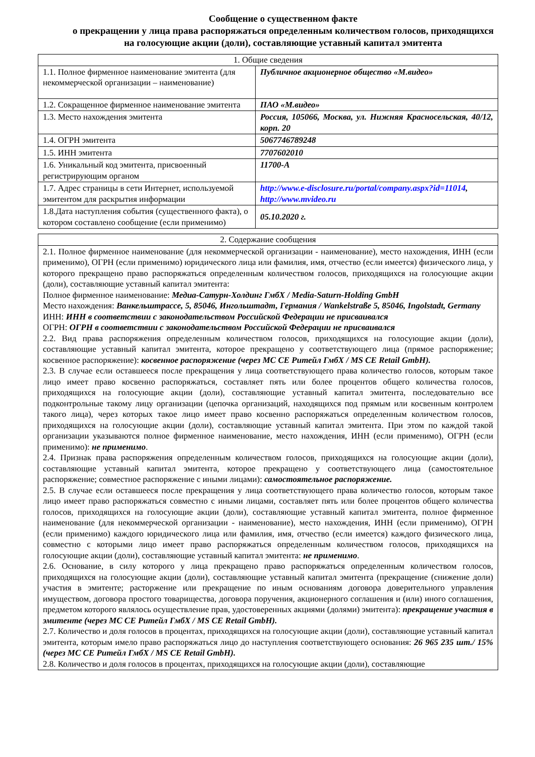Сообщение о существенном факте
о прекращении у лица права распоряжаться определенным количеством голосов, приходящихся на голосующие акции (доли), составляющие уставный капитал эмитента
| 1. Общие сведения | |
| --- | --- |
| 1.1. Полное фирменное наименование эмитента (для некоммерческой организации – наименование) | Публичное акционерное общество «М.видео» |
| 1.2. Сокращенное фирменное наименование эмитента | ПАО «М.видео» |
| 1.3. Место нахождения эмитента | Россия, 105066, Москва, ул. Нижняя Красносельская, 40/12, корп. 20 |
| 1.4. ОГРН эмитента | 5067746789248 |
| 1.5. ИНН эмитента | 7707602010 |
| 1.6. Уникальный код эмитента, присвоенный регистрирующим органом | 11700-A |
| 1.7. Адрес страницы в сети Интернет, используемой эмитентом для раскрытия информации | http://www.e-disclosure.ru/portal/company.aspx?id=11014 , http://www.mvideo.ru |
| 1.8.Дата наступления события (существенного факта), о котором составлено сообщение (если применимо) | 05.10.2020 г. |
| 2. Содержание сообщения |
| --- |
| 2.1. Полное фирменное наименование (для некоммерческой организации - наименование), место нахождения, ИНН (если применимо), ОГРН (если применимо) юридического лица или фамилия, имя, отчество (если имеется) физического лица, у которого прекращено право распоряжаться определенным количеством голосов, приходящихся на голосующие акции (доли), составляющие уставный капитал эмитента: Полное фирменное наименование: Медиа-Сатурн-Холдинг ГмбХ / Media-Saturn-Holding GmbH Место нахождения: Ванкельштрассе, 5, 85046, Ингольштадт, Германия / Wankelstraße 5, 85046, Ingolstadt, Germany ИНН: ИНН в соответствии с законодательством Российской Федерации не присваивался ОГРН: ОГРН в соответствии с законодательством Российской Федерации не присваивался 2.2. Вид права распоряжения определенным количеством голосов, приходящихся на голосующие акции (доли), составляющие уставный капитал эмитента, которое прекращено у соответствующего лица (прямое распоряжение; косвенное распоряжение): косвенное распоряжение (через МС СЕ Ритейл ГмбХ / MS CE Retail GmbH). 2.3. В случае если оставшееся после прекращения у лица соответствующего права количество голосов, которым такое лицо имеет право косвенно распоряжаться, составляет пять или более процентов общего количества голосов, приходящихся на голосующие акции (доли), составляющие уставный капитал эмитента, последовательно все подконтрольные такому лицу организации (цепочка организаций, находящихся под прямым или косвенным контролем такого лица), через которых такое лицо имеет право косвенно распоряжаться определенным количеством голосов, приходящихся на голосующие акции (доли), составляющие уставный капитал эмитента. При этом по каждой такой организации указываются полное фирменное наименование, место нахождения, ИНН (если применимо), ОГРН (если применимо): не применимо . 2.4. Признак права распоряжения определенным количеством голосов, приходящихся на голосующие акции (доли), составляющие уставный капитал эмитента, которое прекращено у соответствующего лица (самостоятельное распоряжение; совместное распоряжение с иными лицами): самостоятельное распоряжение. 2.5. В случае если оставшееся после прекращения у лица соответствующего права количество голосов, которым такое лицо имеет право распоряжаться совместно с иными лицами, составляет пять или более процентов общего количества голосов, приходящихся на голосующие акции (доли), составляющие уставный капитал эмитента, полное фирменное наименование (для некоммерческой организации - наименование), место нахождения, ИНН (если применимо), ОГРН (если применимо) каждого юридического лица или фамилия, имя, отчество (если имеется) каждого физического лица, совместно с которыми лицо имеет право распоряжаться определенным количеством голосов, приходящихся на голосующие акции (доли), составляющие уставный капитал эмитента: не применимо . 2.6. Основание, в силу которого у лица прекращено право распоряжаться определенным количеством голосов, приходящихся на голосующие акции (доли), составляющие уставный капитал эмитента (прекращение (снижение доли) участия в эмитенте; расторжение или прекращение по иным основаниям договора доверительного управления имуществом, договора простого товарищества, договора поручения, акционерного соглашения и (или) иного соглашения, предметом которого являлось осуществление прав, удостоверенных акциями (долями) эмитента): прекращение участия в эмитенте (через МС СЕ Ритейл ГмбХ / MS CE Retail GmbH). 2.7. Количество и доля голосов в процентах, приходящихся на голосующие акции (доли), составляющие уставный капитал эмитента, которым имело право распоряжаться лицо до наступления соответствующего основания: 26 965 235 шт./ 15% (через МС СЕ Ритейл ГмбХ / MS CE Retail GmbH). 2.8. Количество и доля голосов в процентах, приходящихся на голосующие акции (доли), составляющие |